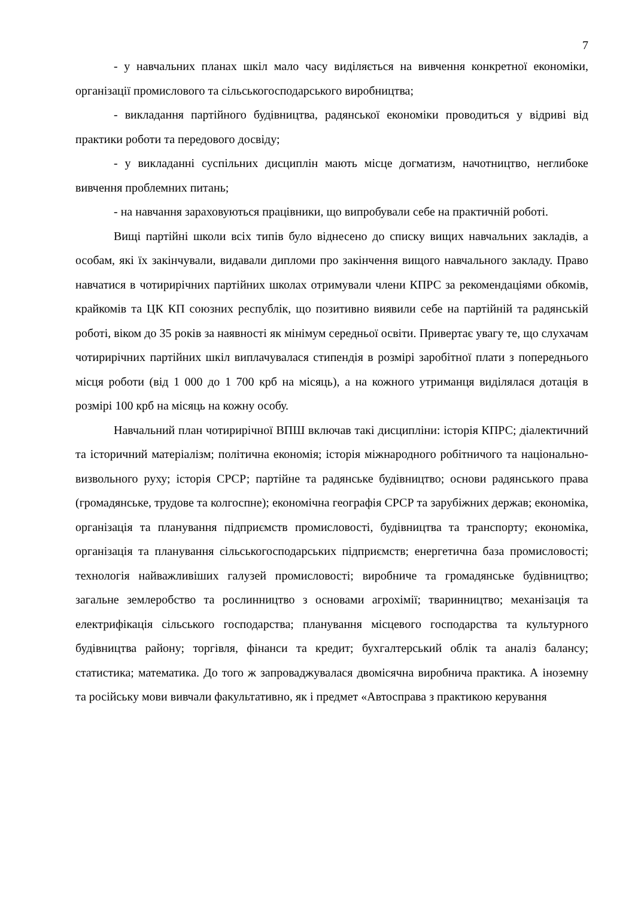7
- у навчальних планах шкіл мало часу виділяється на вивчення конкретної економіки, організації промислового та сільськогосподарського виробництва;
- викладання партійного будівництва, радянської економіки проводиться у відриві від практики роботи та передового досвіду;
- у викладанні суспільних дисциплін мають місце догматизм, начотництво, неглибоке вивчення проблемних питань;
- на навчання зараховуються працівники, що випробували себе на практичній роботі.
Вищі партійні школи всіх типів було віднесено до списку вищих навчальних закладів, а особам, які їх закінчували, видавали дипломи про закінчення вищого навчального закладу. Право навчатися в чотирирічних партійних школах отримували члени КПРС за рекомендаціями обкомів, крайкомів та ЦК КП союзних республік, що позитивно виявили себе на партійній та радянській роботі, віком до 35 років за наявності як мінімум середньої освіти. Привертає увагу те, що слухачам чотирирічних партійних шкіл виплачувалася стипендія в розмірі заробітної плати з попереднього місця роботи (від 1 000 до 1 700 крб на місяць), а на кожного утриманця виділялася дотація в розмірі 100 крб на місяць на кожну особу.
Навчальний план чотирирічної ВПШ включав такі дисципліни: історія КПРС; діалектичний та історичний матеріалізм; політична економія; історія міжнародного робітничого та національно-визвольного руху; історія СРСР; партійне та радянське будівництво; основи радянського права (громадянське, трудове та колгоспне); економічна географія СРСР та зарубіжних держав; економіка, організація та планування підприємств промисловості, будівництва та транспорту; економіка, організація та планування сільськогосподарських підприємств; енергетична база промисловості; технологія найважливіших галузей промисловості; виробниче та громадянське будівництво; загальне землеробство та рослинництво з основами агрохімії; тваринництво; механізація та електрифікація сільського господарства; планування місцевого господарства та культурного будівництва району; торгівля, фінанси та кредит; бухгалтерський облік та аналіз балансу; статистика; математика. До того ж запроваджувалася двомісячна виробнича практика. А іноземну та російську мови вивчали факультативно, як і предмет «Автосправа з практикою керування